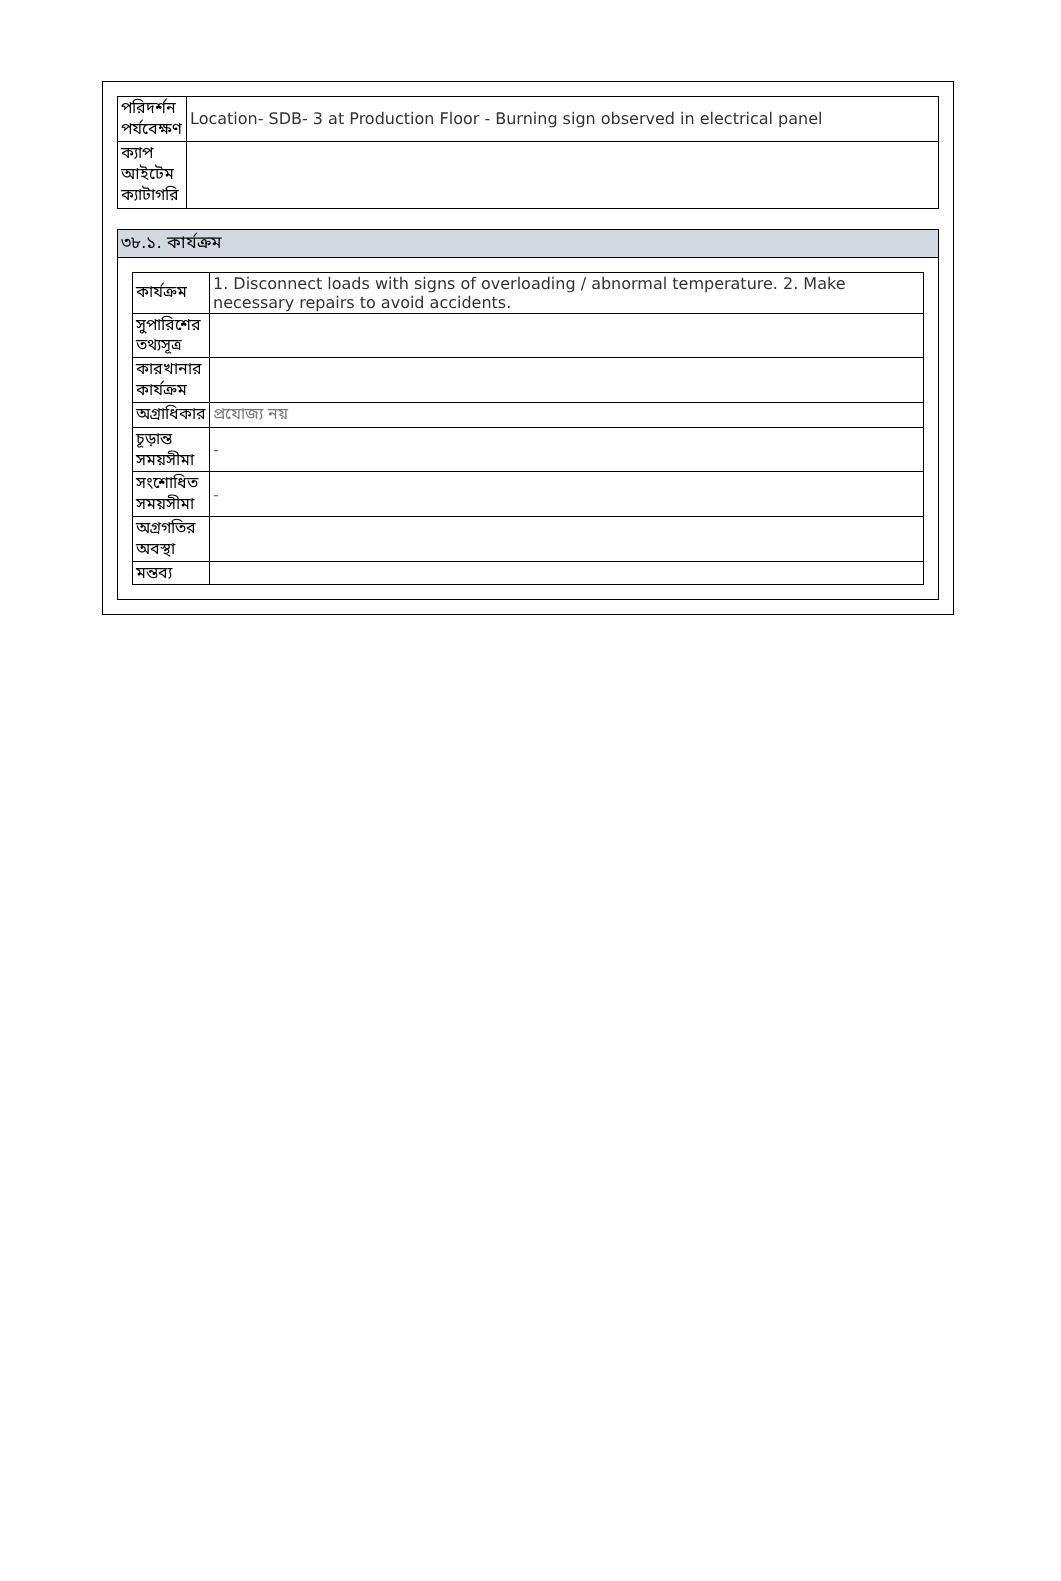| পরিদর্শন পর্যবেক্ষণ | Location- SDB- 3 at Production Floor - Burning sign observed in electrical panel |
| ক্যাপ আইটেম ক্যাটাগরি | |
৩৮.১. কার্যক্রম
| কার্যক্রম | 1. Disconnect loads with signs of overloading / abnormal temperature. 2. Make necessary repairs to avoid accidents. |
| সুপারিশের তথ্যসূত্র | |
| কারখানার কার্যক্রম | |
| অগ্রাধিকার | প্রযোজ্য নয় |
| চূড়ান্ত সময়সীমা | - |
| সংশোধিত সময়সীমা | - |
| অগ্রগতির অবস্থা | |
| মন্তব্য | |